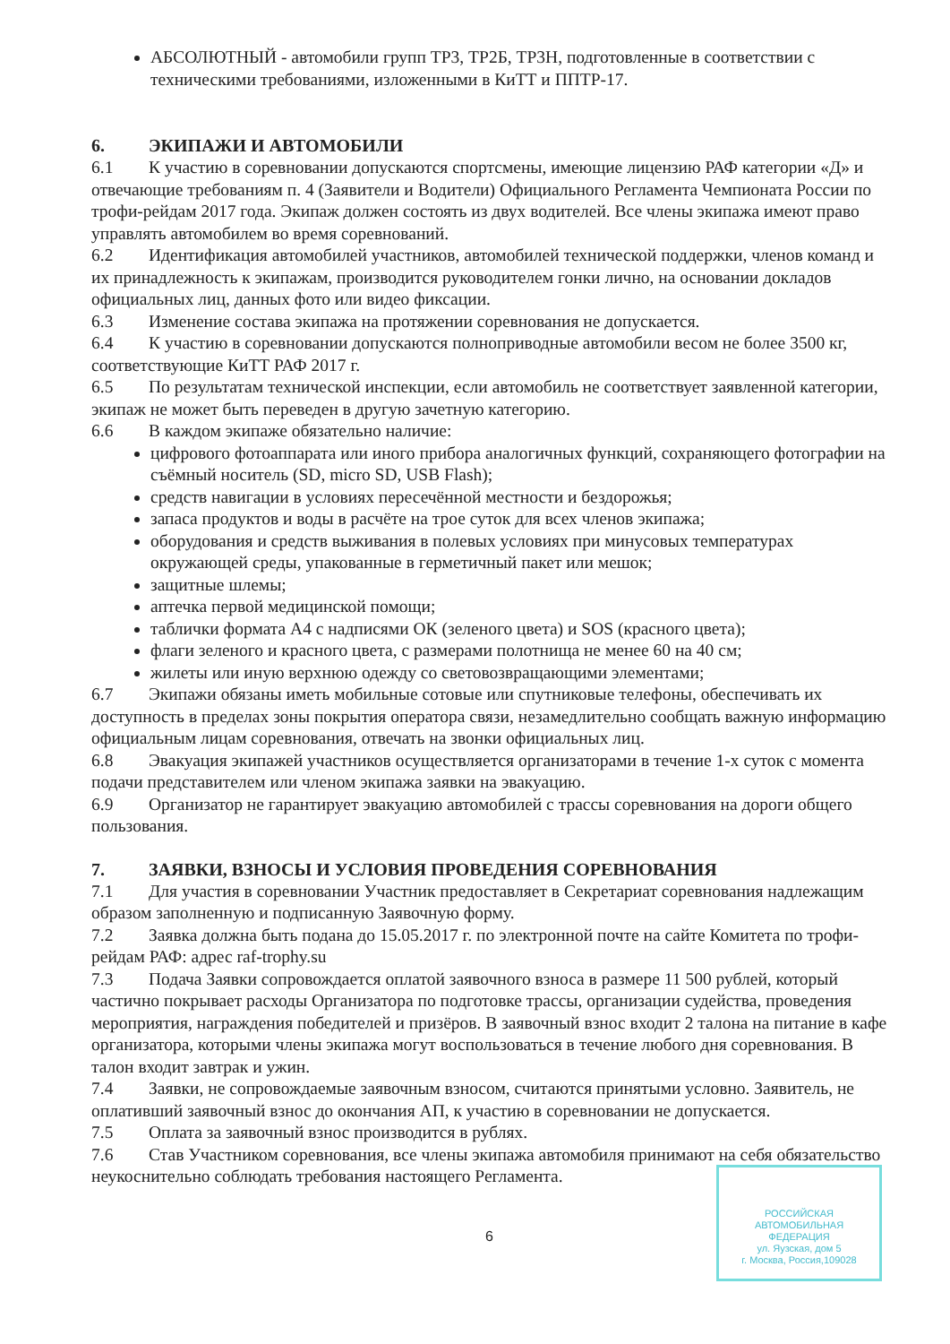АБСОЛЮТНЫЙ - автомобили групп ТР3, ТР2Б, ТР3Н, подготовленные в соответствии с техническими требованиями, изложенными в КиТТ и ППТР-17.
6. ЭКИПАЖИ И АВТОМОБИЛИ
6.1 К участию в соревновании допускаются спортсмены, имеющие лицензию РАФ категории «Д» и отвечающие требованиям п. 4 (Заявители и Водители) Официального Регламента Чемпионата России по трофи-рейдам 2017 года. Экипаж должен состоять из двух водителей. Все члены экипажа имеют право управлять автомобилем во время соревнований.
6.2 Идентификация автомобилей участников, автомобилей технической поддержки, членов команд и их принадлежность к экипажам, производится руководителем гонки лично, на основании докладов официальных лиц, данных фото или видео фиксации.
6.3 Изменение состава экипажа на протяжении соревнования не допускается.
6.4 К участию в соревновании допускаются полноприводные автомобили весом не более 3500 кг, соответствующие КиТТ РАФ 2017 г.
6.5 По результатам технической инспекции, если автомобиль не соответствует заявленной категории, экипаж не может быть переведен в другую зачетную категорию.
6.6 В каждом экипаже обязательно наличие:
цифрового фотоаппарата или иного прибора аналогичных функций, сохраняющего фотографии на съёмный носитель (SD, micro SD, USB Flash);
средств навигации в условиях пересечённой местности и бездорожья;
запаса продуктов и воды в расчёте на трое суток для всех членов экипажа;
оборудования и средств выживания в полевых условиях при минусовых температурах окружающей среды, упакованные в герметичный пакет или мешок;
защитные шлемы;
аптечка первой медицинской помощи;
таблички формата А4 с надписями ОК (зеленого цвета) и SOS (красного цвета);
флаги зеленого и красного цвета, с размерами полотнища не менее 60 на 40 см;
жилеты или иную верхнюю одежду со световозвращающими элементами;
6.7 Экипажи обязаны иметь мобильные сотовые или спутниковые телефоны, обеспечивать их доступность в пределах зоны покрытия оператора связи, незамедлительно сообщать важную информацию официальным лицам соревнования, отвечать на звонки официальных лиц.
6.8 Эвакуация экипажей участников осуществляется организаторами в течение 1-х суток с момента подачи представителем или членом экипажа заявки на эвакуацию.
6.9 Организатор не гарантирует эвакуацию автомобилей с трассы соревнования на дороги общего пользования.
7. ЗАЯВКИ, ВЗНОСЫ И УСЛОВИЯ ПРОВЕДЕНИЯ СОРЕВНОВАНИЯ
7.1 Для участия в соревновании Участник предоставляет в Секретариат соревнования надлежащим образом заполненную и подписанную Заявочную форму.
7.2 Заявка должна быть подана до 15.05.2017 г. по электронной почте на сайте Комитета по трофи-рейдам РАФ: адрес raf-trophy.su
7.3 Подача Заявки сопровождается оплатой заявочного взноса в размере 11 500 рублей, который частично покрывает расходы Организатора по подготовке трассы, организации судейства, проведения мероприятия, награждения победителей и призёров. В заявочный взнос входит 2 талона на питание в кафе организатора, которыми члены экипажа могут воспользоваться в течение любого дня соревнования. В талон входит завтрак и ужин.
7.4 Заявки, не сопровождаемые заявочным взносом, считаются принятыми условно. Заявитель, не оплативший заявочный взнос до окончания АП, к участию в соревновании не допускается.
7.5 Оплата за заявочный взнос производится в рублях.
7.6 Став Участником соревнования, все члены экипажа автомобиля принимают на себя обязательство неукоснительно соблюдать требования настоящего Регламента.
6
РОССИЙСКАЯ
АВТОМОБИЛЬНАЯ
ФЕДЕРАЦИЯ
ул. Яузская, дом 5
г. Москва, Россия,109028